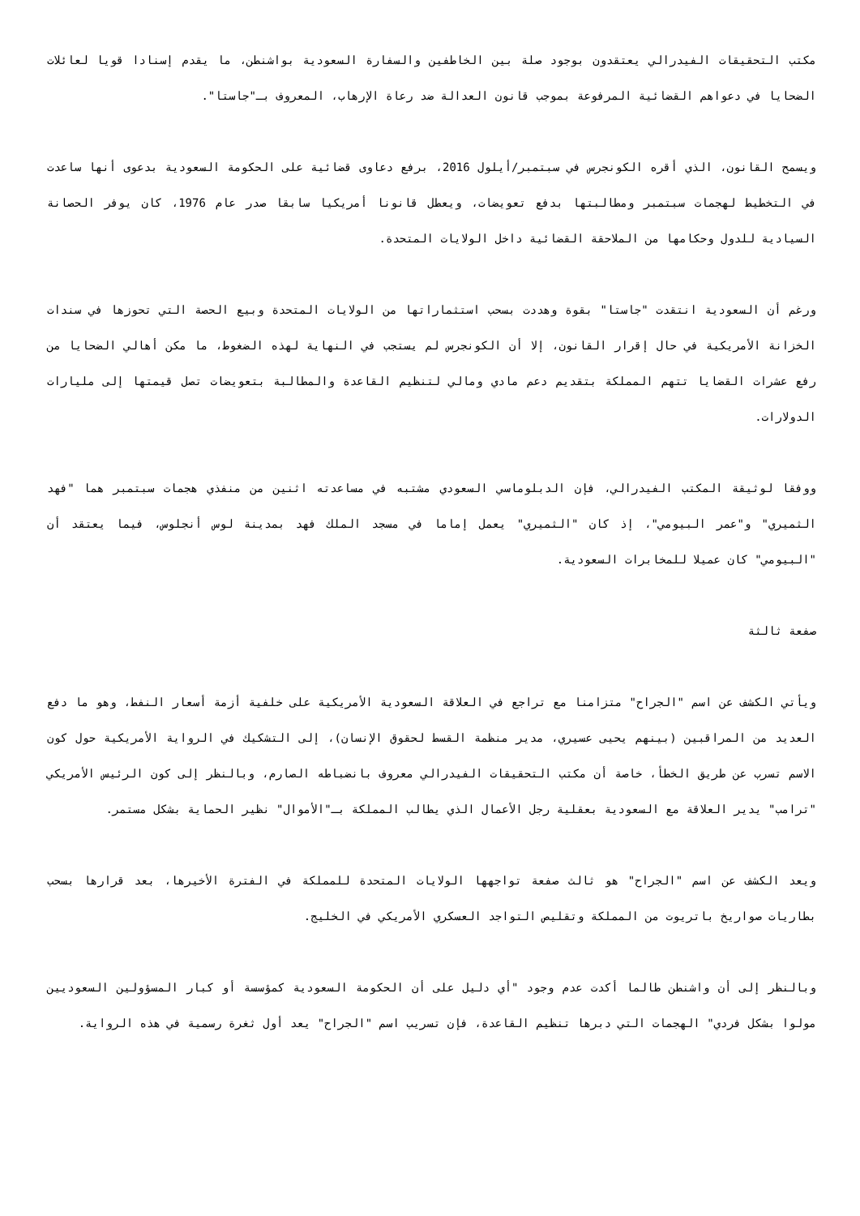مكتب التحقيقات الفيدرالي يعتقدون بوجود صلة بين الخاطفين والسفارة السعودية بواشنطن، ما يقدم إسنادا قويا لعائلات الضحايا في دعواهم القضائية المرفوعة بموجب قانون العدالة ضد رعاة الإرهاب، المعروف بـ"جاستا".
ويسمح القانون، الذي أقره الكونجرس في سبتمبر/أيلول 2016، برفع دعاوى قضائية على الحكومة السعودية بدعوى أنها ساعدت في التخطيط لهجمات سبتمبر ومطالبتها بدفع تعويضات، ويعطل قانونا أمريكيا سابقا صدر عام 1976، كان يوفر الحصانة السيادية للدول وحكامها من الملاحقة القضائية داخل الولايات المتحدة.
ورغم أن السعودية انتقدت "جاستا" بقوة وهددت بسحب استثماراتها من الولايات المتحدة وبيع الحصة التي تحوزها في سندات الخزانة الأمريكية في حال إقرار القانون، إلا أن الكونجرس لم يستجب في النهاية لهذه الضغوط، ما مكن أهالي الضحايا من رفع عشرات القضايا تتهم المملكة بتقديم دعم مادي ومالي لتنظيم القاعدة والمطالبة بتعويضات تصل قيمتها إلى مليارات الدولارات.
ووفقا لوثيقة المكتب الفيدرالي، فإن الدبلوماسي السعودي مشتبه في مساعدته اثنين من منفذي هجمات سبتمبر هما "فهد الثميري" و"عمر البيومي"، إذ كان "الثميري" يعمل إماما في مسجد الملك فهد بمدينة لوس أنجلوس، فيما يعتقد أن "البيومي" كان عميلا للمخابرات السعودية.
صفعة ثالثة
ويأتي الكشف عن اسم "الجراح" متزامنا مع تراجع في العلاقة السعودية الأمريكية على خلفية أزمة أسعار النفط، وهو ما دفع العديد من المراقبين (بينهم يحيى عسيري، مدير منظمة القسط لحقوق الإنسان)، إلى التشكيك في الرواية الأمريكية حول كون الاسم تسرب عن طريق الخطأ، خاصة أن مكتب التحقيقات الفيدرالي معروف بانضباطه الصارم، وبالنظر إلى كون الرئيس الأمريكي "ترامب" يدير العلاقة مع السعودية بعقلية رجل الأعمال الذي يطالب المملكة بـ"الأموال" نظير الحماية بشكل مستمر.
ويعد الكشف عن اسم "الجراح" هو ثالث صفعة تواجهها الولايات المتحدة للمملكة في الفترة الأخيرها، بعد قرارها بسحب بطاريات صواريخ باتريوت من المملكة وتقليص التواجد العسكري الأمريكي في الخليج.
وبالنظر إلى أن واشنطن طالما أكدت عدم وجود "أي دليل على أن الحكومة السعودية كمؤسسة أو كبار المسؤولين السعوديين مولوا بشكل فردي" الهجمات التي دبرها تنظيم القاعدة، فإن تسريب اسم "الجراح" يعد أول ثغرة رسمية في هذه الرواية.